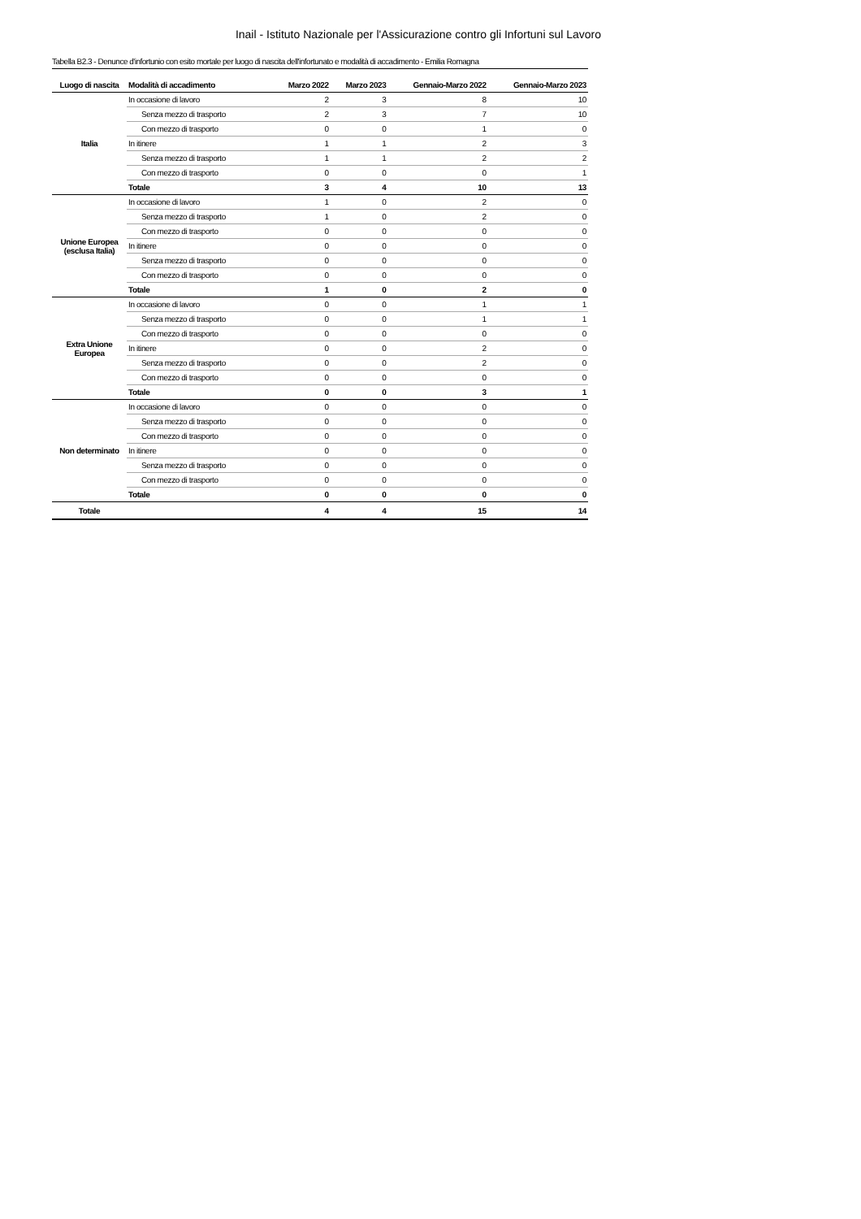Inail - Istituto Nazionale per l'Assicurazione contro gli Infortuni sul Lavoro
Tabella B2.3 - Denunce d'infortunio con esito mortale per luogo di nascita dell'infortunato e modalità di accadimento - Emilia Romagna
| Luogo di nascita | Modalità di accadimento | Marzo 2022 | Marzo 2023 | Gennaio-Marzo 2022 | Gennaio-Marzo 2023 |
| --- | --- | --- | --- | --- | --- |
| Italia | In occasione di lavoro | 2 | 3 | 8 | 10 |
| | Senza mezzo di trasporto | 2 | 3 | 7 | 10 |
| | Con mezzo di trasporto | 0 | 0 | 1 | 0 |
| | In itinere | 1 | 1 | 2 | 3 |
| | Senza mezzo di trasporto | 1 | 1 | 2 | 2 |
| | Con mezzo di trasporto | 0 | 0 | 0 | 1 |
| | Totale | 3 | 4 | 10 | 13 |
| Unione Europea (esclusa Italia) | In occasione di lavoro | 1 | 0 | 2 | 0 |
| | Senza mezzo di trasporto | 1 | 0 | 2 | 0 |
| | Con mezzo di trasporto | 0 | 0 | 0 | 0 |
| | In itinere | 0 | 0 | 0 | 0 |
| | Senza mezzo di trasporto | 0 | 0 | 0 | 0 |
| | Con mezzo di trasporto | 0 | 0 | 0 | 0 |
| | Totale | 1 | 0 | 2 | 0 |
| Extra Unione Europea | In occasione di lavoro | 0 | 0 | 1 | 1 |
| | Senza mezzo di trasporto | 0 | 0 | 1 | 1 |
| | Con mezzo di trasporto | 0 | 0 | 0 | 0 |
| | In itinere | 0 | 0 | 2 | 0 |
| | Senza mezzo di trasporto | 0 | 0 | 2 | 0 |
| | Con mezzo di trasporto | 0 | 0 | 0 | 0 |
| | Totale | 0 | 0 | 3 | 1 |
| Non determinato | In occasione di lavoro | 0 | 0 | 0 | 0 |
| | Senza mezzo di trasporto | 0 | 0 | 0 | 0 |
| | Con mezzo di trasporto | 0 | 0 | 0 | 0 |
| | In itinere | 0 | 0 | 0 | 0 |
| | Senza mezzo di trasporto | 0 | 0 | 0 | 0 |
| | Con mezzo di trasporto | 0 | 0 | 0 | 0 |
| | Totale | 0 | 0 | 0 | 0 |
| Totale | | 4 | 4 | 15 | 14 |